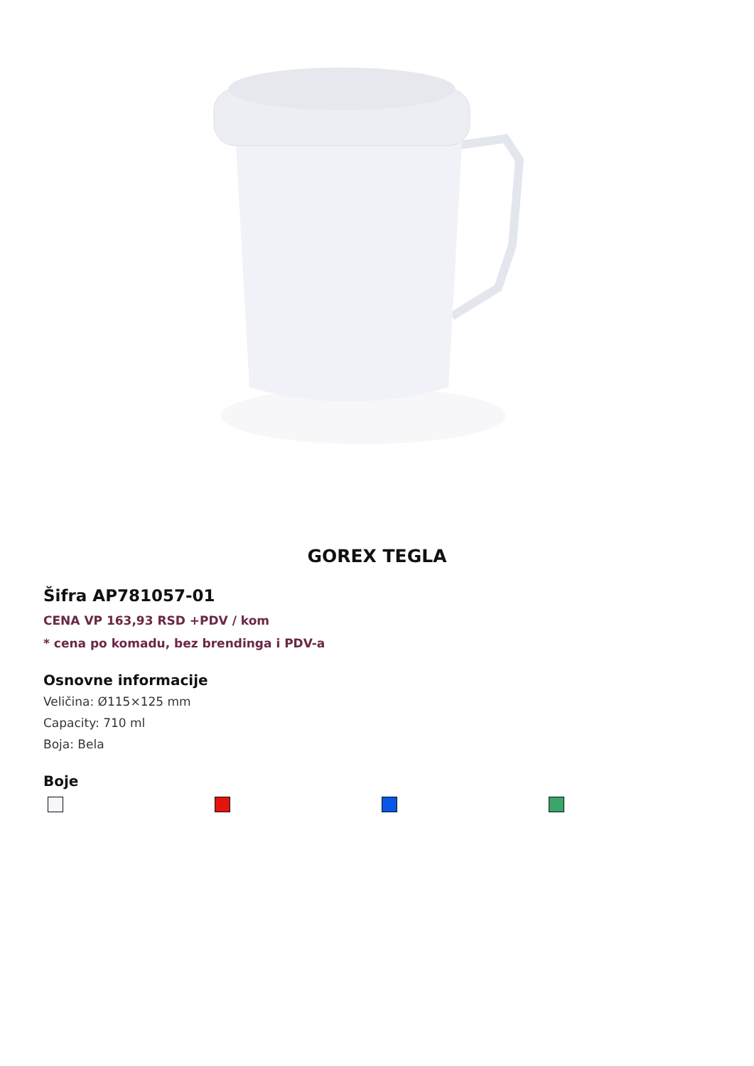GOREX TEGLA
Šifra AP781057-01
CENA VP 163,93 RSD +PDV / kom
* cena po komadu, bez brendinga i PDV-a
Osnovne informacije
Veličina: Ø115×125 mm
Capacity: 710 ml
Boja: Bela
Boje